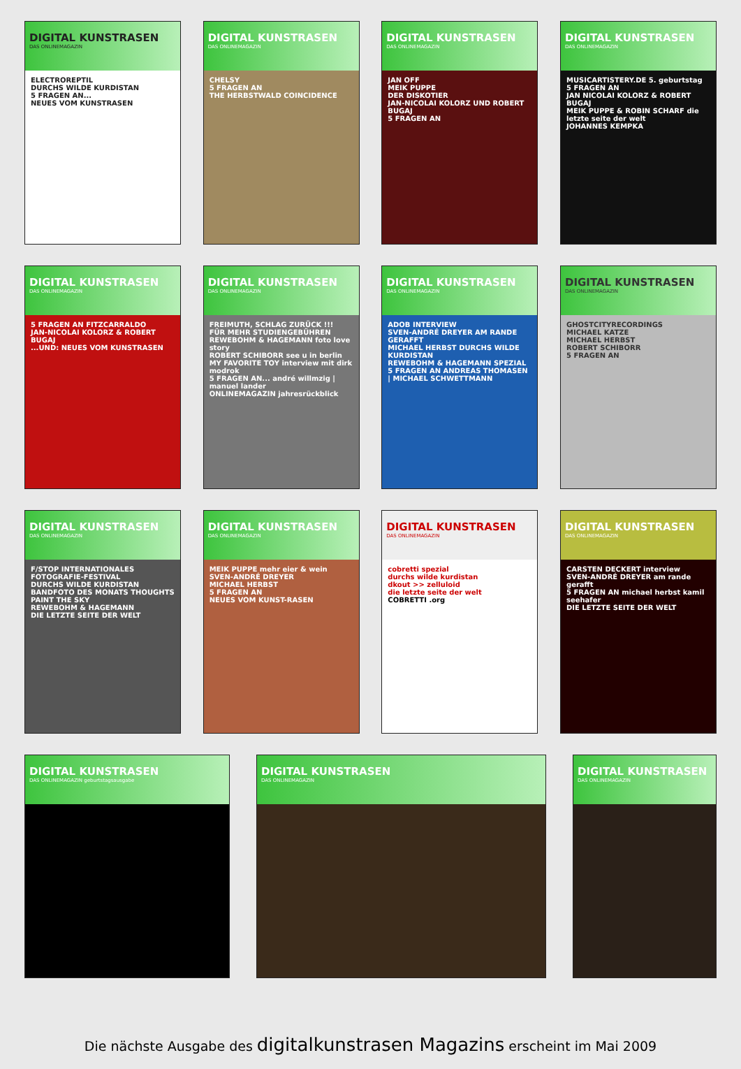DIGITAL KUNSTRASEN
DAS ONLINEMAGAZIN
ELECTROREPTIL
DURCHS WILDE KURDISTAN
5 FRAGEN AN...
NEUES VOM KUNSTRASEN
DIGITAL KUNSTRASEN
DAS ONLINEMAGAZIN
CHELSY
5 FRAGEN AN
THE HERBSTWALD COINCIDENCE
DIGITAL KUNSTRASEN
DAS ONLINEMAGAZIN
JAN OFF
MEIK PUPPE
DER DISKOTIER
JAN-NICOLAI KOLORZ UND ROBERT BUGAJ
5 FRAGEN AN
DIGITAL KUNSTRASEN
DAS ONLINEMAGAZIN
MUSICARTISTERY.DE 5. geburtstag
5 FRAGEN AN
JAN NICOLAI KOLORZ & ROBERT BUGAJ
MEIK PUPPE & ROBIN SCHARF die letzte seite der welt
JOHANNES KEMPKA
DIGITAL KUNSTRASEN
DAS ONLINEMAGAZIN
5 FRAGEN AN FITZCARRALDO
JAN-NICOLAI KOLORZ & ROBERT BUGAJ
...UND: NEUES VOM KUNSTRASEN
DIGITAL KUNSTRASEN
DAS ONLINEMAGAZIN
FREIMUTH, SCHLAG ZURÜCK !!!
FÜR MEHR STUDIENGEBÜHREN
REWEBOHM & HAGEMANN foto love story
ROBERT SCHIBORR see u in berlin
MY FAVORITE TOY interview mit dirk modrok
5 FRAGEN AN... andré willmzig | manuel lander
ONLINEMAGAZIN jahresrückblick
DIGITAL KUNSTRASEN
DAS ONLINEMAGAZIN
ADOB INTERVIEW
SVEN-ANDRÉ DREYER AM RANDE GERAFFT
MICHAEL HERBST DURCHS WILDE KURDISTAN
REWEBOHM & HAGEMANN SPEZIAL
5 FRAGEN AN ANDREAS THOMASEN | MICHAEL SCHWETTMANN
DIGITAL KUNSTRASEN
DAS ONLINEMAGAZIN
GHOSTCITYRECORDINGS
MICHAEL KATZE
MICHAEL HERBST
ROBERT SCHIBORR
5 FRAGEN AN
DIGITAL KUNSTRASEN
DAS ONLINEMAGAZIN
F/STOP INTERNATIONALES FOTOGRAFIE-FESTIVAL
DURCHS WILDE KURDISTAN
BANDFOTO DES MONATS THOUGHTS PAINT THE SKY
REWEBOHM & HAGEMANN
DIE LETZTE SEITE DER WELT
DIGITAL KUNSTRASEN
DAS ONLINEMAGAZIN
MEIK PUPPE mehr eier & wein
SVEN-ANDRÉ DREYER
MICHAEL HERBST
5 FRAGEN AN
NEUES VOM KUNST-RASEN
DIGITAL KUNSTRASEN
DAS ONLINEMAGAZIN
cobretti spezial
durchs wilde kurdistan
dkout >> zelluloid
die letzte seite der welt
COBRETTI .org
DIGITAL KUNSTRASEN
DAS ONLINEMAGAZIN
CARSTEN DECKERT interview
SVEN-ANDRÉ DREYER am rande gerafft
5 FRAGEN AN michael herbst kamil seehafer
DIE LETZTE SEITE DER WELT
DIGITAL KUNSTRASEN
DAS ONLINEMAGAZIN geburtstagsausgabe
DIGITAL KUNSTRASEN
DAS ONLINEMAGAZIN
DIGITAL KUNSTRASEN
DAS ONLINEMAGAZIN
Die nächste Ausgabe des digitalkunstrasen Magazins erscheint im Mai 2009